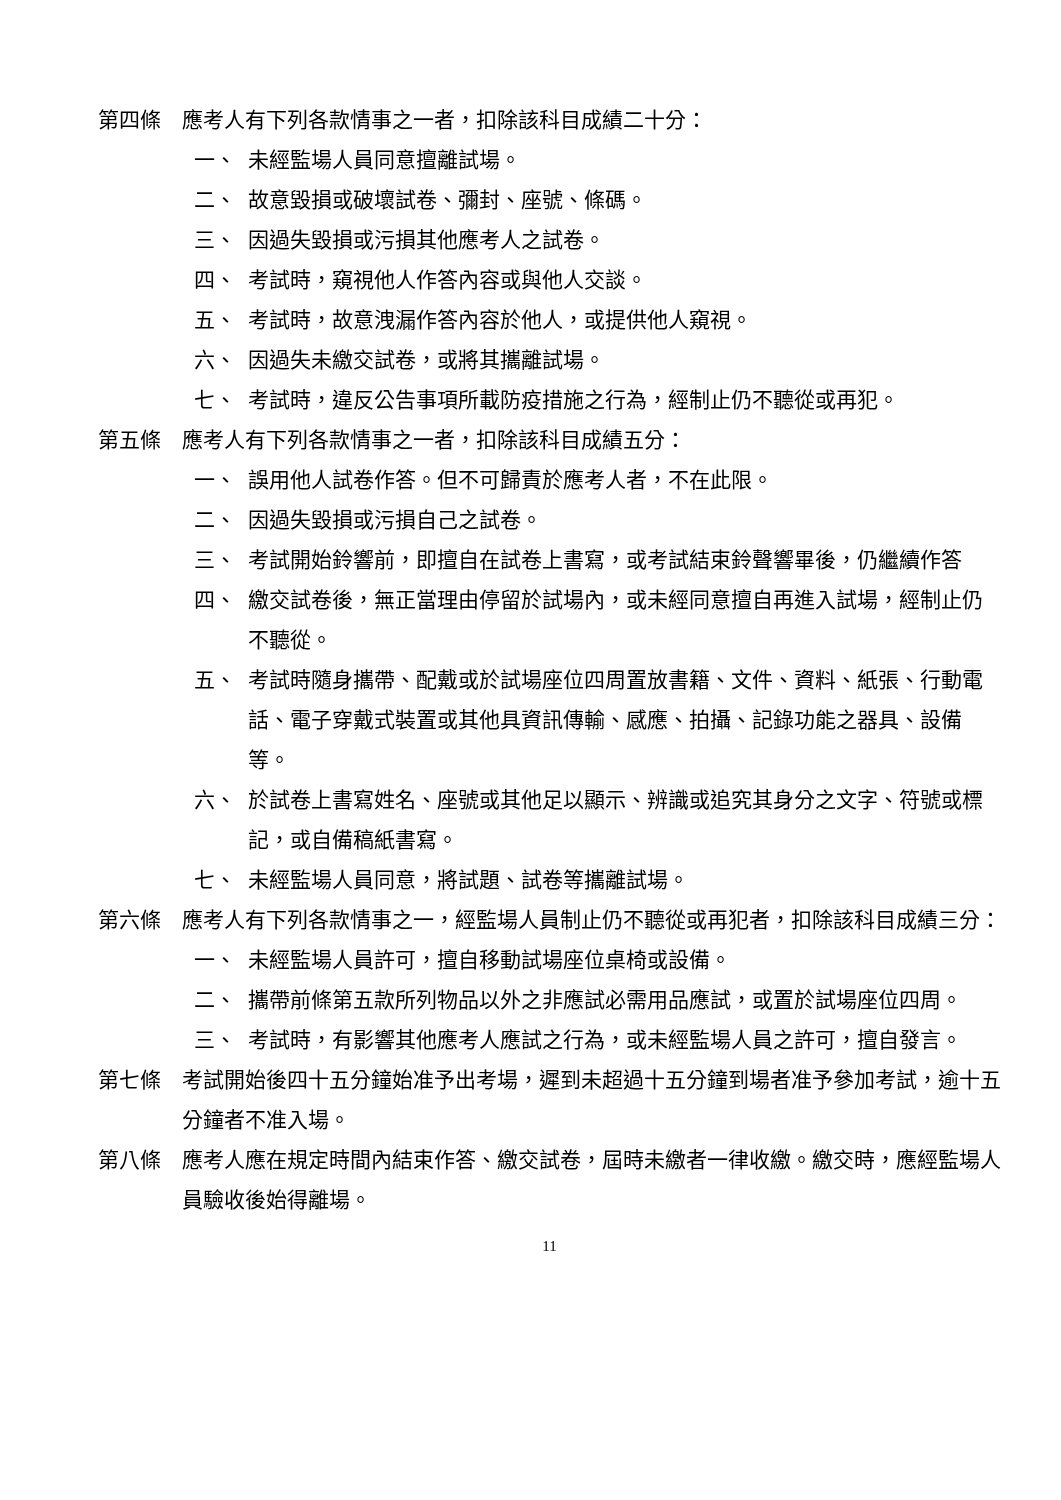第四條 應考人有下列各款情事之一者，扣除該科目成績二十分：
一、 未經監場人員同意擅離試場。
二、 故意毀損或破壞試卷、彌封、座號、條碼。
三、 因過失毀損或污損其他應考人之試卷。
四、 考試時，窺視他人作答內容或與他人交談。
五、 考試時，故意洩漏作答內容於他人，或提供他人窺視。
六、 因過失未繳交試卷，或將其攜離試場。
七、 考試時，違反公告事項所載防疫措施之行為，經制止仍不聽從或再犯。
第五條 應考人有下列各款情事之一者，扣除該科目成績五分：
一、 誤用他人試卷作答。但不可歸責於應考人者，不在此限。
二、 因過失毀損或污損自己之試卷。
三、 考試開始鈴響前，即擅自在試卷上書寫，或考試結束鈴聲響畢後，仍繼續作答
四、 繳交試卷後，無正當理由停留於試場內，或未經同意擅自再進入試場，經制止仍不聽從。
五、 考試時隨身攜帶、配戴或於試場座位四周置放書籍、文件、資料、紙張、行動電話、電子穿戴式裝置或其他具資訊傳輸、感應、拍攝、記錄功能之器具、設備等。
六、 於試卷上書寫姓名、座號或其他足以顯示、辨識或追究其身分之文字、符號或標記，或自備稿紙書寫。
七、 未經監場人員同意，將試題、試卷等攜離試場。
第六條 應考人有下列各款情事之一，經監場人員制止仍不聽從或再犯者，扣除該科目成績三分：
一、 未經監場人員許可，擅自移動試場座位桌椅或設備。
二、 攜帶前條第五款所列物品以外之非應試必需用品應試，或置於試場座位四周。
三、 考試時，有影響其他應考人應試之行為，或未經監場人員之許可，擅自發言。
第七條 考試開始後四十五分鐘始准予出考場，遲到未超過十五分鐘到場者准予參加考試，逾十五分鐘者不准入場。
第八條 應考人應在規定時間內結束作答、繳交試卷，屆時未繳者一律收繳。繳交時，應經監場人員驗收後始得離場。
11